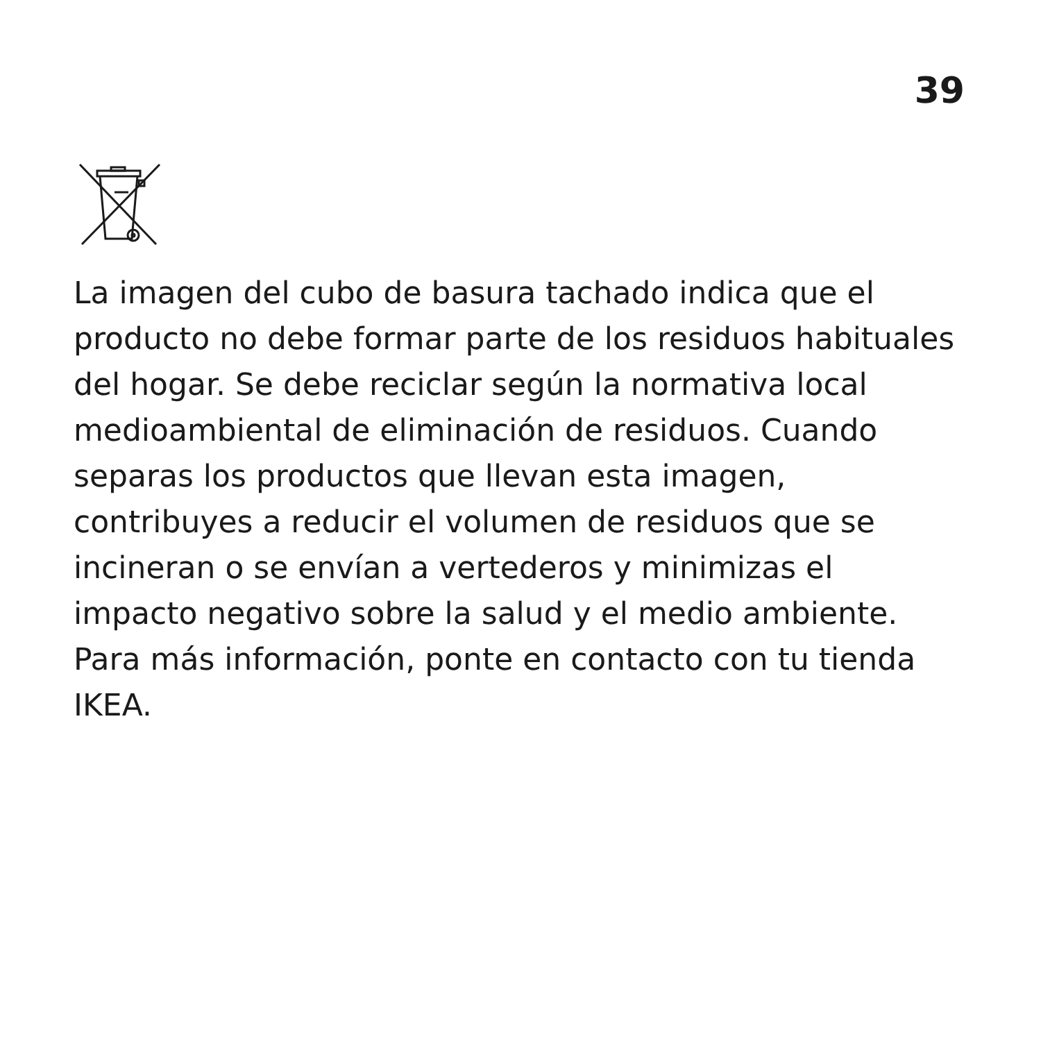39
La imagen del cubo de basura tachado indica que el producto no debe formar parte de los residuos habituales del hogar. Se debe reciclar según la normativa local medioambiental de eliminación de residuos. Cuando separas los productos que llevan esta imagen, contribuyes a reducir el volumen de residuos que se incineran o se envían a vertederos y minimizas el impacto negativo sobre la salud y el medio ambiente. Para más información, ponte en contacto con tu tienda IKEA.